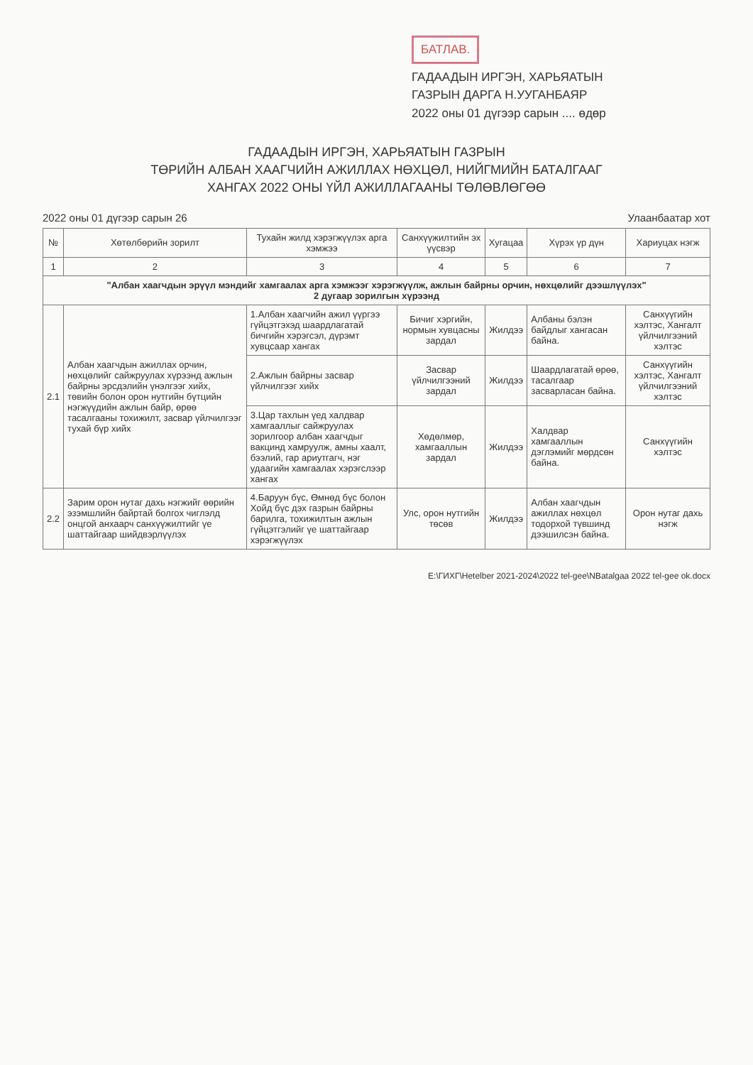БАТЛАВ.
ГАДААДЫН ИРГЭН, ХАРЬЯАТЫН
ГАЗРЫН ДАРГА Н.УУГАНБАЯР
2022 оны 01 дүгээр сарын .... өдөр
ГАДААДЫН ИРГЭН, ХАРЬЯАТЫН ГАЗРЫН
ТӨРИЙН АЛБАН ХААГЧИЙН АЖИЛЛАХ НӨХЦӨЛ, НИЙГМИЙН БАТАЛГААГ
ХАНГАХ 2022 ОНЫ ҮЙЛ АЖИЛЛАГААНЫ ТӨЛӨВЛӨГӨӨ
2022 оны 01 дүгээр сарын 26 Улаанбаатар хот
| № | Хөтөлбөрийн зорилт | Тухайн жилд хэрэгжүүлэх арга хэмжээ | Санхүүжилтийн эх үүсвэр | Хугацаа | Хүрэх үр дүн | Хариуцах нэгж |
| --- | --- | --- | --- | --- | --- | --- |
| 1 | 2 | 3 | 4 | 5 | 6 | 7 |
| "Албан хаагчдын эрүүл мэндийг хамгаалах арга хэмжээг хэрэгжүүлж, ажлын байрны орчин, нөхцөлийг дээшлүүлэх" 2 дугаар зорилгын хүрээнд | | | | | | |
| 2.1 | Албан хаагчдын ажиллах орчин, нөхцөлийг сайжруулах хүрээнд ажлын байрны эрсдэлийн үнэлгээг хийх, төвийн болон орон нутгийн бүтцийн нэгжүүдийн ажлын байр, өрөө тасалгааны тохижилт, засвар үйлчилгээг тухай бүр хийх | 1.Албан хаагчийн ажил үүргээ гүйцэтгэхэд шаардлагатай бичгийн хэрэгсэл, дүрэмт хувцсаар хангах | Бичиг хэргийн, нормын хувцасны зардал | Жилдээ | Албаны бэлэн байдлыг хангасан байна. | Санхүүгийн хэлтэс, Хангалт үйлчилгээний хэлтэс |
| | | 2.Ажлын байрны засвар үйлчилгээг хийх | Засвар үйлчилгээний зардал | Жилдээ | Шаардлагатай өрөө, тасалгаар засварласан байна. | Санхүүгийн хэлтэс, Хангалт үйлчилгээний хэлтэс |
| | | 3.Цар тахлын үед халдвар хамгааллыг сайжруулах зорилгоор албан хаагчдыг вакцинд хамруулж, амны хаалт, бээлий, гар ариутгагч, нэг удаагийн хамгаалах хэрэгслээр хангах | Хөдөлмөр, хамгааллын зардал | Жилдээ | Халдвар хамгааллын дэглэмийг мөрдсөн байна. | Санхүүгийн хэлтэс |
| 2.2 | Зарим орон нутаг дахь нэгжийг өөрийн эзэмшлийн байртай болгох чиглэлд онцгой анхаарч санхүүжилтийг үе шаттайгаар шийдвэрлүүлэх | 4.Баруун бүс, Өмнөд бүс болон Хойд бүс дэх газрын байрны барилга, тохижилтын ажлын гүйцэтгэлийг үе шаттайгаар хэрэгжүүлэх | Улс, орон нутгийн төсөв | Жилдээ | Албан хаагчдын ажиллах нөхцөл тодорхой түвшинд дээшилсэн байна. | Орон нутаг дахь нэгж |
E:\ГИХГ\Hetelber 2021-2024\2022 tel-gee\NBatalgaa 2022 tel-gee ok.docx